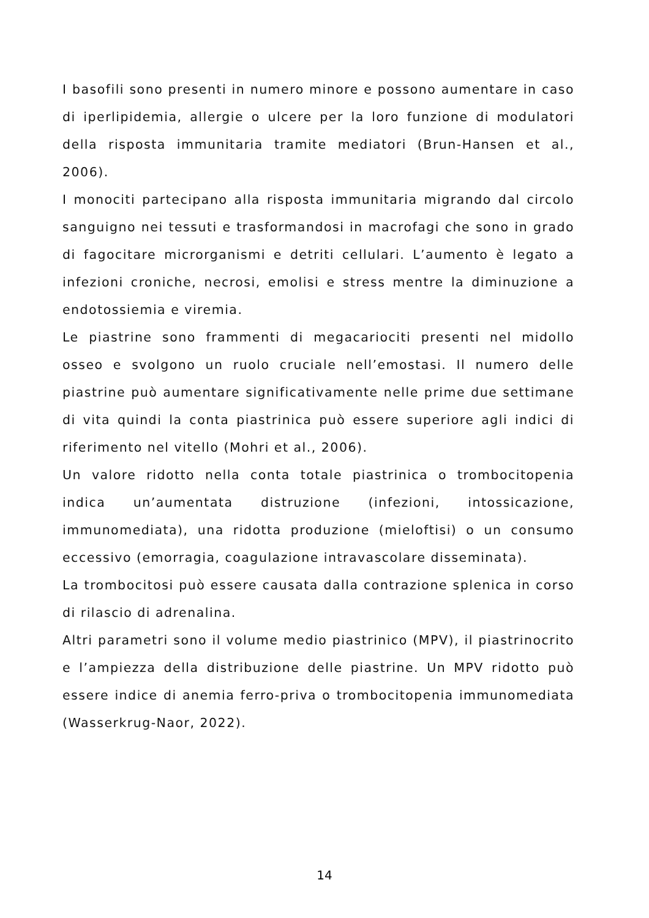I basofili sono presenti in numero minore e possono aumentare in caso di iperlipidemia, allergie o ulcere per la loro funzione di modulatori della risposta immunitaria tramite mediatori (Brun-Hansen et al., 2006).
I monociti partecipano alla risposta immunitaria migrando dal circolo sanguigno nei tessuti e trasformandosi in macrofagi che sono in grado di fagocitare microrganismi e detriti cellulari. L’aumento è legato a infezioni croniche, necrosi, emolisi e stress mentre la diminuzione a endotossiemia e viremia.
Le piastrine sono frammenti di megacariociti presenti nel midollo osseo e svolgono un ruolo cruciale nell’emostasi. Il numero delle piastrine può aumentare significativamente nelle prime due settimane di vita quindi la conta piastrinica può essere superiore agli indici di riferimento nel vitello (Mohri et al., 2006).
Un valore ridotto nella conta totale piastrinica o trombocitopenia indica un’aumentata distruzione (infezioni, intossicazione, immunomediata), una ridotta produzione (mieloftisi) o un consumo eccessivo (emorragia, coagulazione intravascolare disseminata).
La trombocitosi può essere causata dalla contrazione splenica in corso di rilascio di adrenalina.
Altri parametri sono il volume medio piastrinico (MPV), il piastrinocrito e l’ampiezza della distribuzione delle piastrine. Un MPV ridotto può essere indice di anemia ferro-priva o trombocitopenia immunomediata (Wasserkrug-Naor, 2022).
14